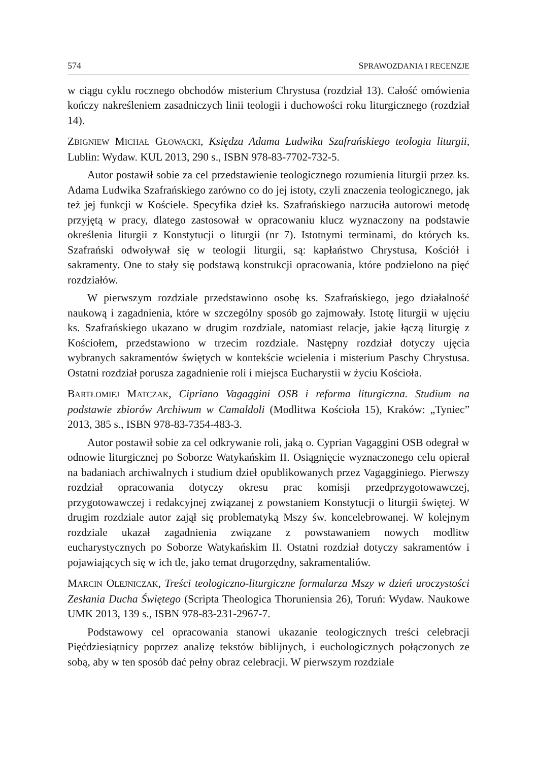574 SPRAWOZDANIA I RECENZJE
w ciągu cyklu rocznego obchodów misterium Chrystusa (rozdział 13). Całość omówienia kończy nakreśleniem zasadniczych linii teologii i duchowości roku liturgicznego (rozdział 14).
ZBIGNIEW MICHAŁ GŁOWACKI, Księdza Adama Ludwika Szafrańskiego teologia liturgii, Lublin: Wydaw. KUL 2013, 290 s., ISBN 978-83-7702-732-5.
Autor postawił sobie za cel przedstawienie teologicznego rozumienia liturgii przez ks. Adama Ludwika Szafrańskiego zarówno co do jej istoty, czyli znaczenia teologicznego, jak też jej funkcji w Kościele. Specyfika dzieł ks. Szafrańskiego narzuciła autorowi metodę przyjętą w pracy, dlatego zastosował w opracowaniu klucz wyznaczony na podstawie określenia liturgii z Konstytucji o liturgii (nr 7). Istotnymi terminami, do których ks. Szafrański odwoływał się w teologii liturgii, są: kapłaństwo Chrystusa, Kościół i sakramenty. One to stały się podstawą konstrukcji opracowania, które podzielono na pięć rozdziałów.
W pierwszym rozdziale przedstawiono osobę ks. Szafrańskiego, jego działalność naukową i zagadnienia, które w szczególny sposób go zajmowały. Istotę liturgii w ujęciu ks. Szafrańskiego ukazano w drugim rozdziale, natomiast relacje, jakie łączą liturgię z Kościołem, przedstawiono w trzecim rozdziale. Następny rozdział dotyczy ujęcia wybranych sakramentów świętych w kontekście wcielenia i misterium Paschy Chrystusa. Ostatni rozdział porusza zagadnienie roli i miejsca Eucharystii w życiu Kościoła.
BARTŁOMIEJ MATCZAK, Cipriano Vagaggini OSB i reforma liturgiczna. Studium na podstawie zbiorów Archiwum w Camaldoli (Modlitwa Kościoła 15), Kraków: „Tyniec” 2013, 385 s., ISBN 978-83-7354-483-3.
Autor postawił sobie za cel odkrywanie roli, jaką o. Cyprian Vagaggini OSB odegrał w odnowie liturgicznej po Soborze Watykańskim II. Osiągnięcie wyznaczonego celu opierał na badaniach archiwalnych i studium dzieł opublikowanych przez Vagagginiego. Pierwszy rozdział opracowania dotyczy okresu prac komisji przedprzygotowawczej, przygotowawczej i redakcyjnej związanej z powstaniem Konstytucji o liturgii świętej. W drugim rozdziale autor zajął się problematyką Mszy św. koncelebrowanej. W kolejnym rozdziale ukazał zagadnienia związane z powstawaniem nowych modlitw eucharystycznych po Soborze Watykańskim II. Ostatni rozdział dotyczy sakramentów i pojawiających się w ich tle, jako temat drugorzędny, sakramentaliów.
MARCIN OLEJNICZAK, Treści teologiczno-liturgiczne formularza Mszy w dzień uroczystości Zesłania Ducha Świętego (Scripta Theologica Thoruniensia 26), Toruń: Wydaw. Naukowe UMK 2013, 139 s., ISBN 978-83-231-2967-7.
Podstawowy cel opracowania stanowi ukazanie teologicznych treści celebracji Pięćdziesiątnicy poprzez analizę tekstów biblijnych, i euchologicznych połączonych ze sobą, aby w ten sposób dać pełny obraz celebracji. W pierwszym rozdziale